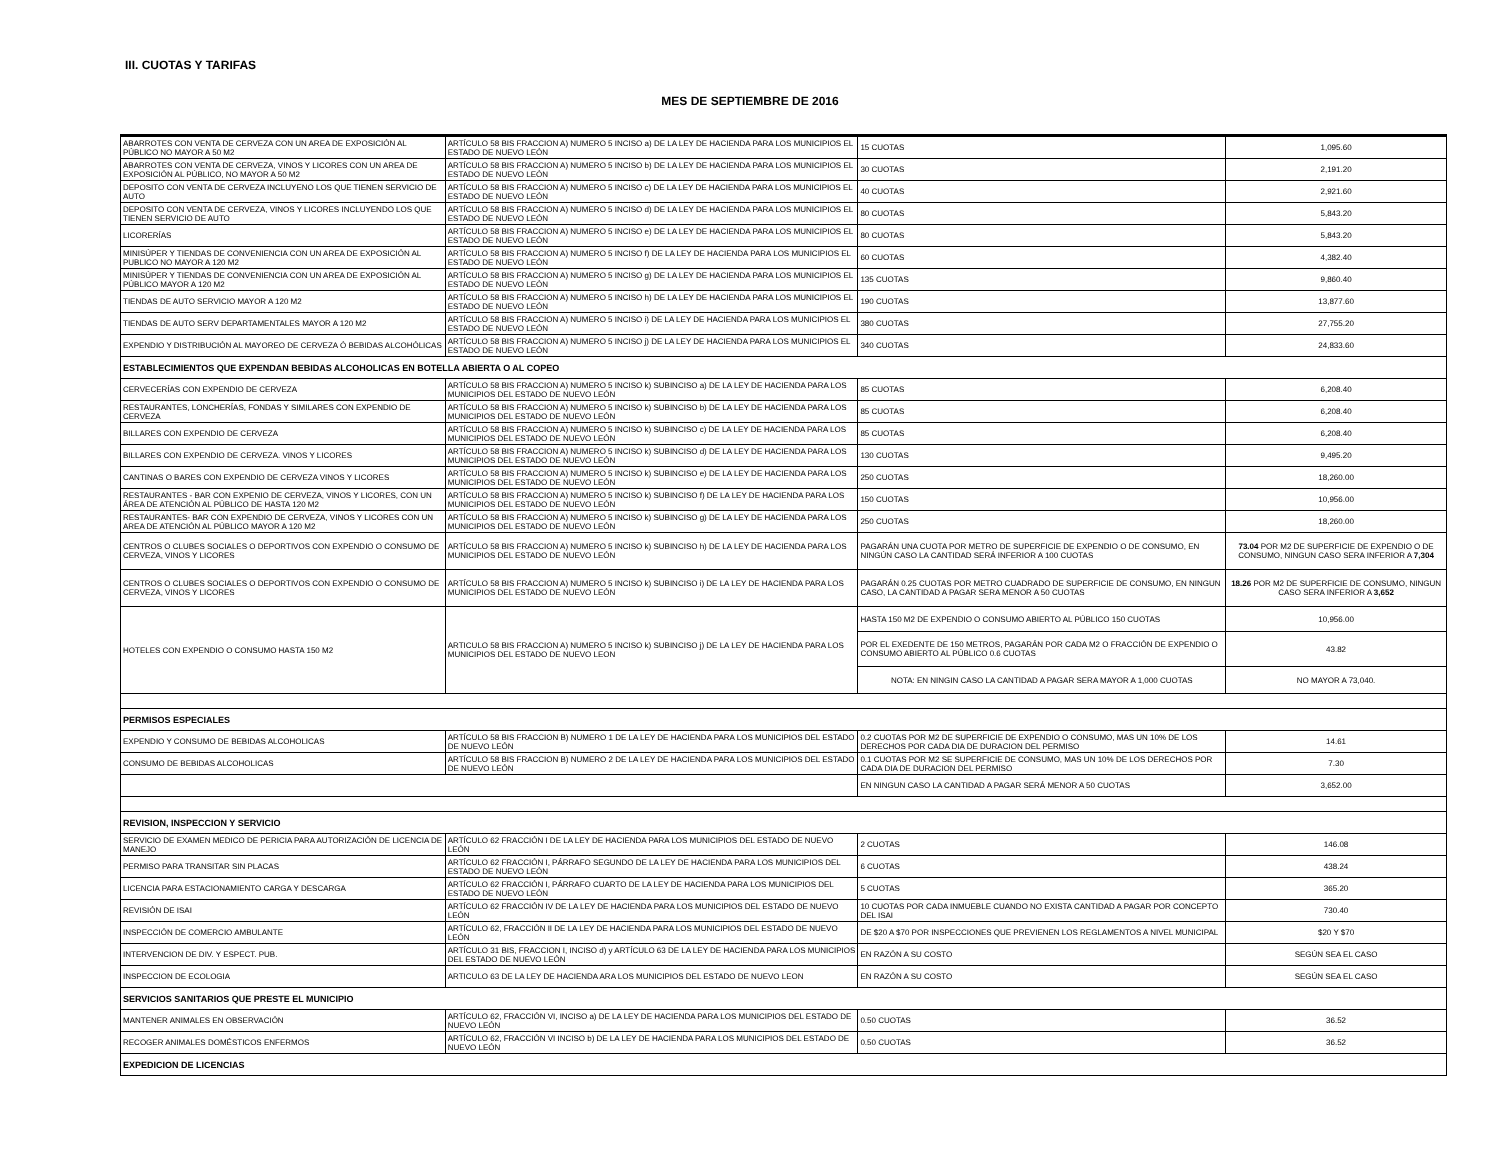III. CUOTAS Y TARIFAS
MES DE SEPTIEMBRE DE 2016
| ABARROTES CON VENTA DE CERVEZA CON UN AREA DE EXPOSICIÓN AL PÚBLICO NO MAYOR A 50 M2 | ARTÍCULO 58 BIS FRACCION A) NUMERO 5 INCISO a) DE LA LEY DE HACIENDA PARA LOS MUNICIPIOS EL ESTADO DE NUEVO LEÓN | 15 CUOTAS | 1,095.60 |
| ABARROTES CON VENTA DE CERVEZA, VINOS Y LICORES CON UN AREA DE EXPOSICIÓN AL PÚBLICO, NO MAYOR A 50 M2 | ARTÍCULO 58 BIS FRACCION A) NUMERO 5 INCISO b) DE LA LEY DE HACIENDA PARA LOS MUNICIPIOS EL ESTADO DE NUEVO LEÓN | 30 CUOTAS | 2,191.20 |
| DEPOSITO CON VENTA DE CERVEZA INCLUYENO LOS QUE TIENEN SERVICIO DE AUTO | ARTÍCULO 58 BIS FRACCION A) NUMERO 5 INCISO c) DE LA LEY DE HACIENDA PARA LOS MUNICIPIOS EL ESTADO DE NUEVO LEÓN | 40 CUOTAS | 2,921.60 |
| DEPOSITO CON VENTA DE CERVEZA, VINOS Y LICORES INCLUYENDO LOS QUE TIENEN SERVICIO DE AUTO | ARTÍCULO 58 BIS FRACCION A) NUMERO 5 INCISO d) DE LA LEY DE HACIENDA PARA LOS MUNICIPIOS EL ESTADO DE NUEVO LEÓN | 80 CUOTAS | 5,843.20 |
| LICORERÍAS | ARTÍCULO 58 BIS FRACCION A) NUMERO 5 INCISO e) DE LA LEY DE HACIENDA PARA LOS MUNICIPIOS EL ESTADO DE NUEVO LEÓN | 80 CUOTAS | 5,843.20 |
| MINISÚPER Y TIENDAS DE CONVENIENCIA CON UN AREA DE EXPOSICIÓN AL PUBLICO NO MAYOR A 120 M2 | ARTÍCULO 58 BIS FRACCION A) NUMERO 5 INCISO f) DE LA LEY DE HACIENDA PARA LOS MUNICIPIOS EL ESTADO DE NUEVO LEÓN | 60 CUOTAS | 4,382.40 |
| MINISÚPER Y TIENDAS DE CONVENIENCIA CON UN AREA DE EXPOSICIÓN AL PÚBLICO MAYOR A 120 M2 | ARTÍCULO 58 BIS FRACCION A) NUMERO 5 INCISO g) DE LA LEY DE HACIENDA PARA LOS MUNICIPIOS EL ESTADO DE NUEVO LEÓN | 135 CUOTAS | 9,860.40 |
| TIENDAS DE AUTO SERVICIO MAYOR A 120 M2 | ARTÍCULO 58 BIS FRACCION A) NUMERO 5 INCISO h) DE LA LEY DE HACIENDA PARA LOS MUNICIPIOS EL ESTADO DE NUEVO LEÓN | 190 CUOTAS | 13,877.60 |
| TIENDAS DE AUTO SERV DEPARTAMENTALES MAYOR A 120 M2 | ARTÍCULO 58 BIS FRACCION A) NUMERO 5 INCISO i) DE LA LEY DE HACIENDA PARA LOS MUNICIPIOS EL ESTADO DE NUEVO LEÓN | 380 CUOTAS | 27,755.20 |
| EXPENDIO Y DISTRIBUCIÓN AL MAYOREO DE CERVEZA Ó BEBIDAS ALCOHÓLICAS | ARTÍCULO 58 BIS FRACCION A) NUMERO 5 INCISO j) DE LA LEY DE HACIENDA PARA LOS MUNICIPIOS EL ESTADO DE NUEVO LEÓN | 340 CUOTAS | 24,833.60 |
| ESTABLECIMIENTOS QUE EXPENDAN BEBIDAS ALCOHOLICAS EN BOTELLA ABIERTA O AL COPEO | | | |
| CERVECERÍAS CON EXPENDIO DE CERVEZA | ARTÍCULO 58 BIS FRACCION A) NUMERO 5 INCISO k) SUBINCISO a) DE LA LEY DE HACIENDA PARA LOS MUNICIPIOS DEL ESTADO DE NUEVO LEÓN | 85 CUOTAS | 6,208.40 |
| RESTAURANTES, LONCHERÍAS, FONDAS Y SIMILARES CON EXPENDIO DE CERVEZA | ARTÍCULO 58 BIS FRACCION A) NUMERO 5 INCISO k) SUBINCISO b) DE LA LEY DE HACIENDA PARA LOS MUNICIPIOS DEL ESTADO DE NUEVO LEÓN | 85 CUOTAS | 6,208.40 |
| BILLARES CON EXPENDIO DE CERVEZA | ARTÍCULO 58 BIS FRACCION A) NUMERO 5 INCISO k) SUBINCISO c) DE LA LEY DE HACIENDA PARA LOS MUNICIPIOS DEL ESTADO DE NUEVO LEÓN | 85 CUOTAS | 6,208.40 |
| BILLARES CON EXPENDIO DE CERVEZA. VINOS Y LICORES | ARTÍCULO 58 BIS FRACCION A) NUMERO 5 INCISO k) SUBINCISO d) DE LA LEY DE HACIENDA PARA LOS MUNICIPIOS DEL ESTADO DE NUEVO LEÓN | 130 CUOTAS | 9,495.20 |
| CANTINAS O BARES CON EXPENDIO DE CERVEZA VINOS Y LICORES | ARTÍCULO 58 BIS FRACCION A) NUMERO 5 INCISO k) SUBINCISO e) DE LA LEY DE HACIENDA PARA LOS MUNICIPIOS DEL ESTADO DE NUEVO LEÓN | 250 CUOTAS | 18,260.00 |
| RESTAURANTES - BAR CON EXPENIO DE CERVEZA, VINOS Y LICORES, CON UN ÁREA DE ATENCIÓN AL PÚBLICO DE HASTA 120 M2 | ARTÍCULO 58 BIS FRACCION A) NUMERO 5 INCISO k) SUBINCISO f) DE LA LEY DE HACIENDA PARA LOS MUNICIPIOS DEL ESTADO DE NUEVO LEÓN | 150 CUOTAS | 10,956.00 |
| RESTAURANTES- BAR CON EXPENDIO DE CERVEZA, VINOS Y LICORES CON UN AREA DE ATENCIÓN AL PÚBLICO MAYOR A 120 M2 | ARTÍCULO 58 BIS FRACCION A) NUMERO 5 INCISO k) SUBINCISO g) DE LA LEY DE HACIENDA PARA LOS MUNICIPIOS DEL ESTADO DE NUEVO LEÓN | 250 CUOTAS | 18,260.00 |
| CENTROS O CLUBES SOCIALES O DEPORTIVOS CON EXPENDIO O CONSUMO DE CERVEZA, VINOS Y LICORES | ARTÍCULO 58 BIS FRACCION A) NUMERO 5 INCISO k) SUBINCISO h) DE LA LEY DE HACIENDA PARA LOS MUNICIPIOS DEL ESTADO DE NUEVO LEÓN | PAGARÁN UNA CUOTA POR METRO DE SUPERFICIE DE EXPENDIO O DE CONSUMO, EN NINGÚN CASO LA CANTIDAD SERÁ INFERIOR A 100 CUOTAS | 73.04 POR M2 DE SUPERFICIE DE EXPENDIO O DE CONSUMO, NINGUN CASO SERA INFERIOR A 7,304 |
| CENTROS O CLUBES SOCIALES O DEPORTIVOS CON EXPENDIO O CONSUMO DE CERVEZA, VINOS Y LICORES | ARTÍCULO 58 BIS FRACCION A) NUMERO 5 INCISO k) SUBINCISO i) DE LA LEY DE HACIENDA PARA LOS MUNICIPIOS DEL ESTADO DE NUEVO LEÓN | PAGARÁN 0.25 CUOTAS POR METRO CUADRADO DE SUPERFICIE DE CONSUMO, EN NINGUN CASO, LA CANTIDAD A PAGAR SERA MENOR A 50 CUOTAS | 18.26 POR M2 DE SUPERFICIE DE CONSUMO, NINGUN CASO SERA INFERIOR A 3,652 |
| HOTELES CON EXPENDIO O CONSUMO HASTA 150 M2 | ARTICULO 58 BIS FRACCION A) NUMERO 5 INCISO k) SUBINCISO j) DE LA LEY DE HACIENDA PARA LOS MUNICIPIOS DEL ESTADO DE NUEVO LEON | HASTA 150 M2 DE EXPENDIO O CONSUMO ABIERTO AL PÚBLICO 150 CUOTAS | 10,956.00 |
| | | POR EL EXEDENTE DE 150 METROS, PAGARÁN POR CADA M2 O FRACCIÓN DE EXPENDIO O CONSUMO ABIERTO AL PÚBLICO 0.6 CUOTAS | 43.82 |
| | | NOTA: EN NINGIN CASO LA CANTIDAD A PAGAR SERA MAYOR A 1,000 CUOTAS | NO MAYOR A 73,040. |
| PERMISOS ESPECIALES | | | |
| EXPENDIO Y CONSUMO DE BEBIDAS ALCOHOLICAS | ARTÍCULO 58 BIS FRACCION B) NUMERO 1 DE LA LEY DE HACIENDA PARA LOS MUNICIPIOS DEL ESTADO DE NUEVO LEÓN | 0.2 CUOTAS POR M2 DE SUPERFICIE DE EXPENDIO O CONSUMO, MAS UN 10% DE LOS DERECHOS POR CADA DIA DE DURACION DEL PERMISO | 14.61 |
| CONSUMO DE BEBIDAS ALCOHOLICAS | ARTÍCULO 58 BIS FRACCION B) NUMERO 2 DE LA LEY DE HACIENDA PARA LOS MUNICIPIOS DEL ESTADO DE NUEVO LEÓN | 0.1 CUOTAS POR M2 SE SUPERFICIE DE CONSUMO, MAS UN 10% DE LOS DERECHOS POR CADA DIA DE DURACION DEL PERMISO | 7.30 |
| | | EN NINGUN CASO LA CANTIDAD A PAGAR SERÁ MENOR A 50 CUOTAS | 3,652.00 |
| REVISION, INSPECCION Y SERVICIO | | | |
| SERVICIO DE EXAMEN MEDICO DE PERICIA PARA AUTORIZACIÓN DE LICENCIA DE MANEJO | ARTÍCULO 62 FRACCIÓN I DE LA LEY DE HACIENDA PARA LOS MUNICIPIOS DEL ESTADO DE NUEVO LEÓN | 2 CUOTAS | 146.08 |
| PERMISO PARA TRANSITAR SIN PLACAS | ARTÍCULO 62 FRACCIÓN I, PÁRRAFO SEGUNDO DE LA LEY DE HACIENDA PARA LOS MUNICIPIOS DEL ESTADO DE NUEVO LEÓN | 6 CUOTAS | 438.24 |
| LICENCIA PARA ESTACIONAMIENTO CARGA Y DESCARGA | ARTÍCULO 62 FRACCIÓN I, PÁRRAFO CUARTO DE LA LEY DE HACIENDA PARA LOS MUNICIPIOS DEL ESTADO DE NUEVO LEÓN | 5 CUOTAS | 365.20 |
| REVISIÓN DE ISAI | ARTÍCULO 62 FRACCIÓN IV DE LA LEY DE HACIENDA PARA LOS MUNICIPIOS DEL ESTADO DE NUEVO LEÓN | 10 CUOTAS POR CADA INMUEBLE CUANDO NO EXISTA CANTIDAD A PAGAR POR CONCEPTO DEL ISAI | 730.40 |
| INSPECCIÓN DE COMERCIO AMBULANTE | ARTÍCULO 62, FRACCIÓN II DE LA LEY DE HACIENDA PARA LOS MUNICIPIOS DEL ESTADO DE NUEVO LEÓN | DE $20 A $70 POR INSPECCIONES QUE PREVIENEN LOS REGLAMENTOS A NIVEL MUNICIPAL | $20 Y $70 |
| INTERVENCION DE DIV. Y ESPECT. PUB. | ARTÍCULO 31 BIS, FRACCION I, INCISO d) y ARTÍCULO 63 DE LA LEY DE HACIENDA PARA LOS MUNICIPIOS DEL ESTADO DE NUEVO LEÓN | EN RAZÓN A SU COSTO | SEGÚN SEA EL CASO |
| INSPECCION DE ECOLOGIA | ARTICULO 63 DE LA LEY DE HACIENDA ARA LOS MUNICIPIOS DEL ESTADO DE NUEVO LEON | EN RAZÓN A SU COSTO | SEGÚN SEA EL CASO |
| SERVICIOS SANITARIOS QUE PRESTE EL MUNICIPIO | | | |
| MANTENER ANIMALES EN OBSERVACIÓN | ARTÍCULO 62, FRACCIÓN VI, INCISO a) DE LA LEY DE HACIENDA PARA LOS MUNICIPIOS DEL ESTADO DE NUEVO LEÓN | 0.50 CUOTAS | 36.52 |
| RECOGER ANIMALES DOMÉSTICOS ENFERMOS | ARTÍCULO 62, FRACCIÓN VI INCISO b) DE LA LEY DE HACIENDA PARA LOS MUNICIPIOS DEL ESTADO DE NUEVO LEÓN | 0.50 CUOTAS | 36.52 |
| EXPEDICION DE LICENCIAS | | | |